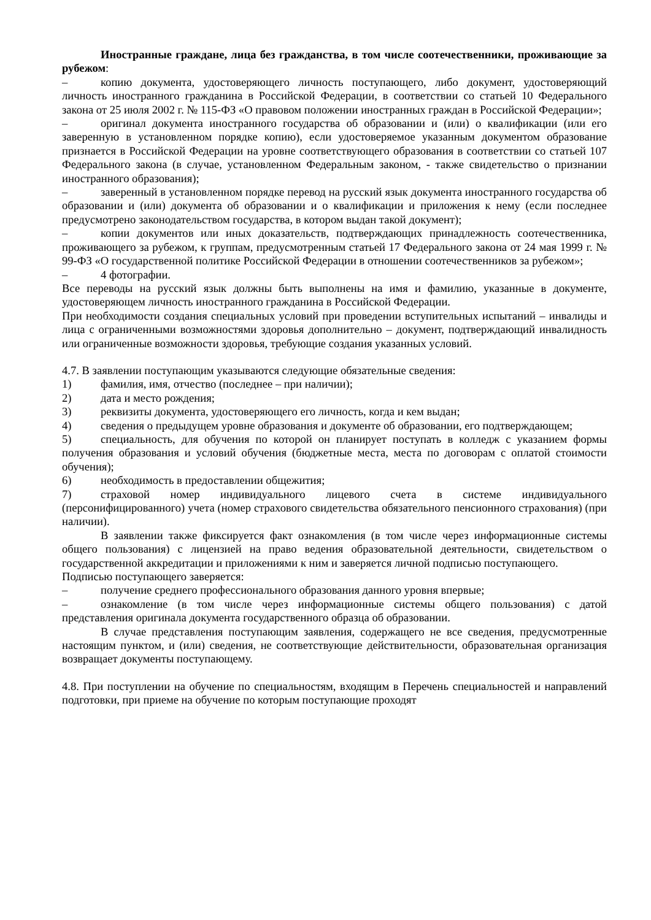Иностранные граждане, лица без гражданства, в том числе соотечественники, проживающие за рубежом:
– копию документа, удостоверяющего личность поступающего, либо документ, удостоверяющий личность иностранного гражданина в Российской Федерации, в соответствии со статьей 10 Федерального закона от 25 июля 2002 г. № 115-ФЗ «О правовом положении иностранных граждан в Российской Федерации»;
– оригинал документа иностранного государства об образовании и (или) о квалификации (или его заверенную в установленном порядке копию), если удостоверяемое указанным документом образование признается в Российской Федерации на уровне соответствующего образования в соответствии со статьей 107 Федерального закона (в случае, установленном Федеральным законом, - также свидетельство о признании иностранного образования);
– заверенный в установленном порядке перевод на русский язык документа иностранного государства об образовании и (или) документа об образовании и о квалификации и приложения к нему (если последнее предусмотрено законодательством государства, в котором выдан такой документ);
– копии документов или иных доказательств, подтверждающих принадлежность соотечественника, проживающего за рубежом, к группам, предусмотренным статьей 17 Федерального закона от 24 мая 1999 г. № 99-ФЗ «О государственной политике Российской Федерации в отношении соотечественников за рубежом»;
– 4 фотографии.
Все переводы на русский язык должны быть выполнены на имя и фамилию, указанные в документе, удостоверяющем личность иностранного гражданина в Российской Федерации.
При необходимости создания специальных условий при проведении вступительных испытаний – инвалиды и лица с ограниченными возможностями здоровья дополнительно – документ, подтверждающий инвалидность или ограниченные возможности здоровья, требующие создания указанных условий.
4.7. В заявлении поступающим указываются следующие обязательные сведения:
1) фамилия, имя, отчество (последнее – при наличии);
2) дата и место рождения;
3) реквизиты документа, удостоверяющего его личность, когда и кем выдан;
4) сведения о предыдущем уровне образования и документе об образовании, его подтверждающем;
5) специальность, для обучения по которой он планирует поступать в колледж с указанием формы получения образования и условий обучения (бюджетные места, места по договорам с оплатой стоимости обучения);
6) необходимость в предоставлении общежития;
7) страховой номер индивидуального лицевого счета в системе индивидуального (персонифицированного) учета (номер страхового свидетельства обязательного пенсионного страхования) (при наличии).
В заявлении также фиксируется факт ознакомления (в том числе через информационные системы общего пользования) с лицензией на право ведения образовательной деятельности, свидетельством о государственной аккредитации и приложениями к ним и заверяется личной подписью поступающего.
Подписью поступающего заверяется:
– получение среднего профессионального образования данного уровня впервые;
– ознакомление (в том числе через информационные системы общего пользования) с датой представления оригинала документа государственного образца об образовании.
В случае представления поступающим заявления, содержащего не все сведения, предусмотренные настоящим пунктом, и (или) сведения, не соответствующие действительности, образовательная организация возвращает документы поступающему.
4.8. При поступлении на обучение по специальностям, входящим в Перечень специальностей и направлений подготовки, при приеме на обучение по которым поступающие проходят